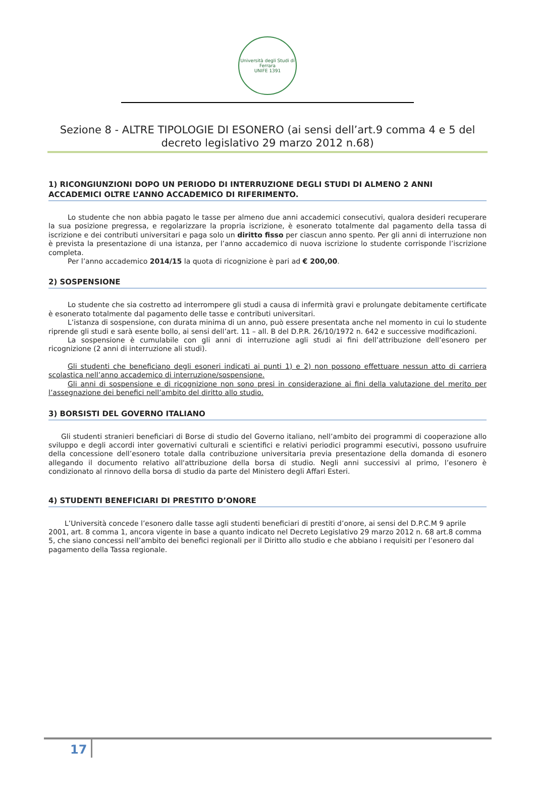Università degli Studi di Ferrara
UNIFE 1391
Sezione 8 - ALTRE TIPOLOGIE DI ESONERO (ai sensi dell’art.9 comma 4 e 5 del decreto legislativo 29 marzo 2012 n.68)
1) RICONGIUNZIONI DOPO UN PERIODO DI INTERRUZIONE DEGLI STUDI DI ALMENO 2 ANNI ACCADEMICI OLTRE L’ANNO ACCADEMICO DI RIFERIMENTO.
Lo studente che non abbia pagato le tasse per almeno due anni accademici consecutivi, qualora desideri recuperare la sua posizione pregressa, e regolarizzare la propria iscrizione, è esonerato totalmente dal pagamento della tassa di iscrizione e dei contributi universitari e paga solo un diritto fisso per ciascun anno spento. Per gli anni di interruzione non è prevista la presentazione di una istanza, per l’anno accademico di nuova iscrizione lo studente corrisponde l’iscrizione completa.
Per l’anno accademico 2014/15 la quota di ricognizione è pari ad € 200,00.
2) SOSPENSIONE
Lo studente che sia costretto ad interrompere gli studi a causa di infermità gravi e prolungate debitamente certificate è esonerato totalmente dal pagamento delle tasse e contributi universitari.
L’istanza di sospensione, con durata minima di un anno, può essere presentata anche nel momento in cui lo studente riprende gli studi e sarà esente bollo, ai sensi dell’art. 11 – all. B del D.P.R. 26/10/1972 n. 642 e successive modificazioni.
La sospensione è cumulabile con gli anni di interruzione agli studi ai fini dell’attribuzione dell’esonero per ricognizione (2 anni di interruzione ali studi).
Gli studenti che beneficiano degli esoneri indicati ai punti 1) e 2) non possono effettuare nessun atto di carriera scolastica nell’anno accademico di interruzione/sospensione.
Gli anni di sospensione e di ricognizione non sono presi in considerazione ai fini della valutazione del merito per l’assegnazione dei benefici nell’ambito del diritto allo studio.
3) BORSISTI DEL GOVERNO ITALIANO
Gli studenti stranieri beneficiari di Borse di studio del Governo italiano, nell’ambito dei programmi di cooperazione allo sviluppo e degli accordi inter governativi culturali e scientifici e relativi periodici programmi esecutivi, possono usufruire della concessione dell’esonero totale dalla contribuzione universitaria previa presentazione della domanda di esonero allegando il documento relativo all'attribuzione della borsa di studio. Negli anni successivi al primo, l’esonero è condizionato al rinnovo della borsa di studio da parte del Ministero degli Affari Esteri.
4) STUDENTI BENEFICIARI DI PRESTITO D’ONORE
L’Università concede l’esonero dalle tasse agli studenti beneficiari di prestiti d’onore, ai sensi del D.P.C.M 9 aprile 2001, art. 8 comma 1, ancora vigente in base a quanto indicato nel Decreto Legislativo 29 marzo 2012 n. 68 art.8 comma 5, che siano concessi nell’ambito dei benefici regionali per il Diritto allo studio e che abbiano i requisiti per l’esonero dal pagamento della Tassa regionale.
17